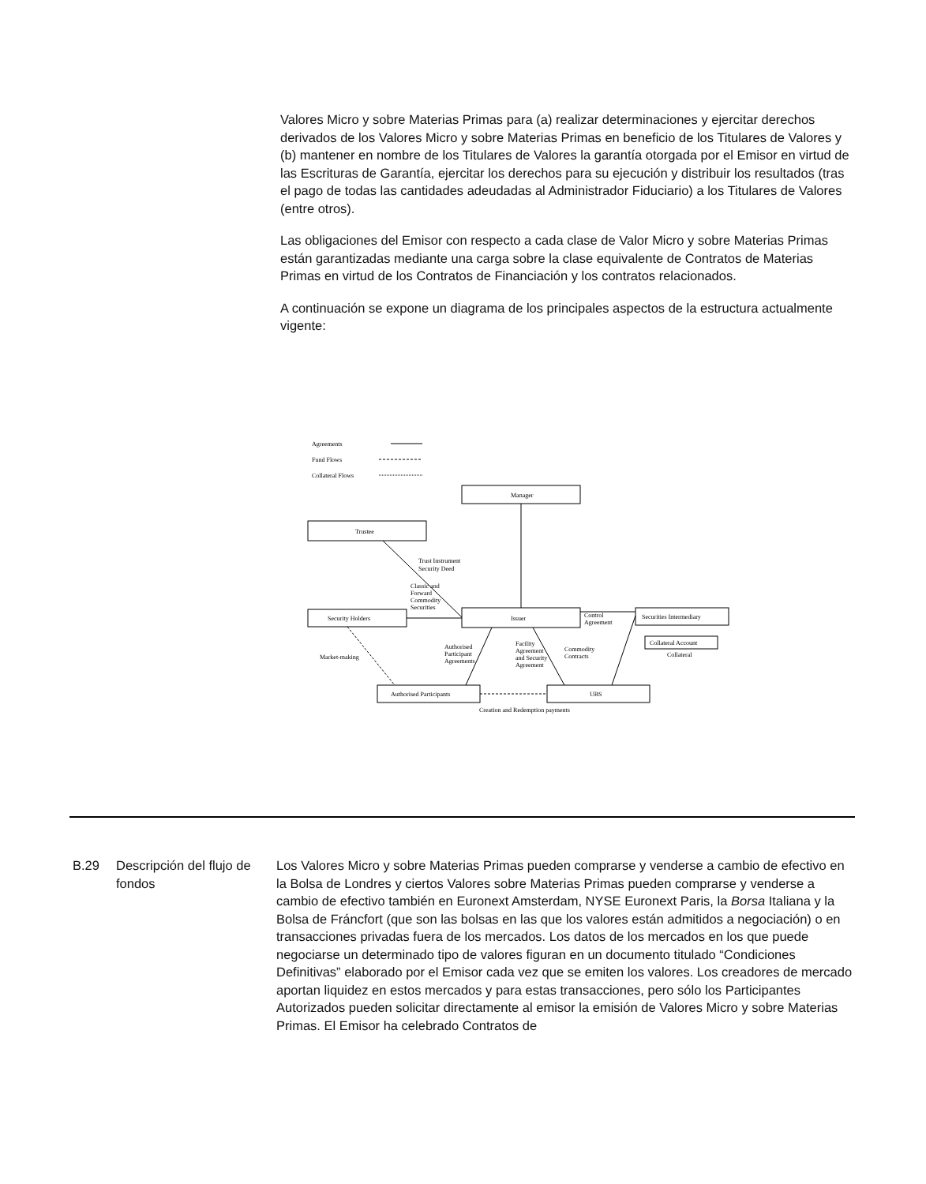Valores Micro y sobre Materias Primas para (a) realizar determinaciones y ejercitar derechos derivados de los Valores Micro y sobre Materias Primas en beneficio de los Titulares de Valores y (b) mantener en nombre de los Titulares de Valores la garantía otorgada por el Emisor en virtud de las Escrituras de Garantía, ejercitar los derechos para su ejecución y distribuir los resultados (tras el pago de todas las cantidades adeudadas al Administrador Fiduciario) a los Titulares de Valores (entre otros).
Las obligaciones del Emisor con respecto a cada clase de Valor Micro y sobre Materias Primas están garantizadas mediante una carga sobre la clase equivalente de Contratos de Materias Primas en virtud de los Contratos de Financiación y los contratos relacionados.
A continuación se expone un diagrama de los principales aspectos de la estructura actualmente vigente:
Agreements
Fund Flows
Collateral Flows
Manager
Trustee
Issuer
Security Holders
Securities Intermediary
Collateral Account
Collateral
Authorised Participants
UBS
Trust Instrument
Security Deed
Classic and
Forward
Commodity
Securities
Control
Agreement
Market-making
Authorised
Participant
Agreements
Facility
Agreement
and Security
Agreement
Commodity
Contracts
Creation and Redemption payments
B.29 Descripción del flujo de fondos
Los Valores Micro y sobre Materias Primas pueden comprarse y venderse a cambio de efectivo en la Bolsa de Londres y ciertos Valores sobre Materias Primas pueden comprarse y venderse a cambio de efectivo también en Euronext Amsterdam, NYSE Euronext Paris, la Borsa Italiana y la Bolsa de Fráncfort (que son las bolsas en las que los valores están admitidos a negociación) o en transacciones privadas fuera de los mercados. Los datos de los mercados en los que puede negociarse un determinado tipo de valores figuran en un documento titulado “Condiciones Definitivas” elaborado por el Emisor cada vez que se emiten los valores. Los creadores de mercado aportan liquidez en estos mercados y para estas transacciones, pero sólo los Participantes Autorizados pueden solicitar directamente al emisor la emisión de Valores Micro y sobre Materias Primas. El Emisor ha celebrado Contratos de